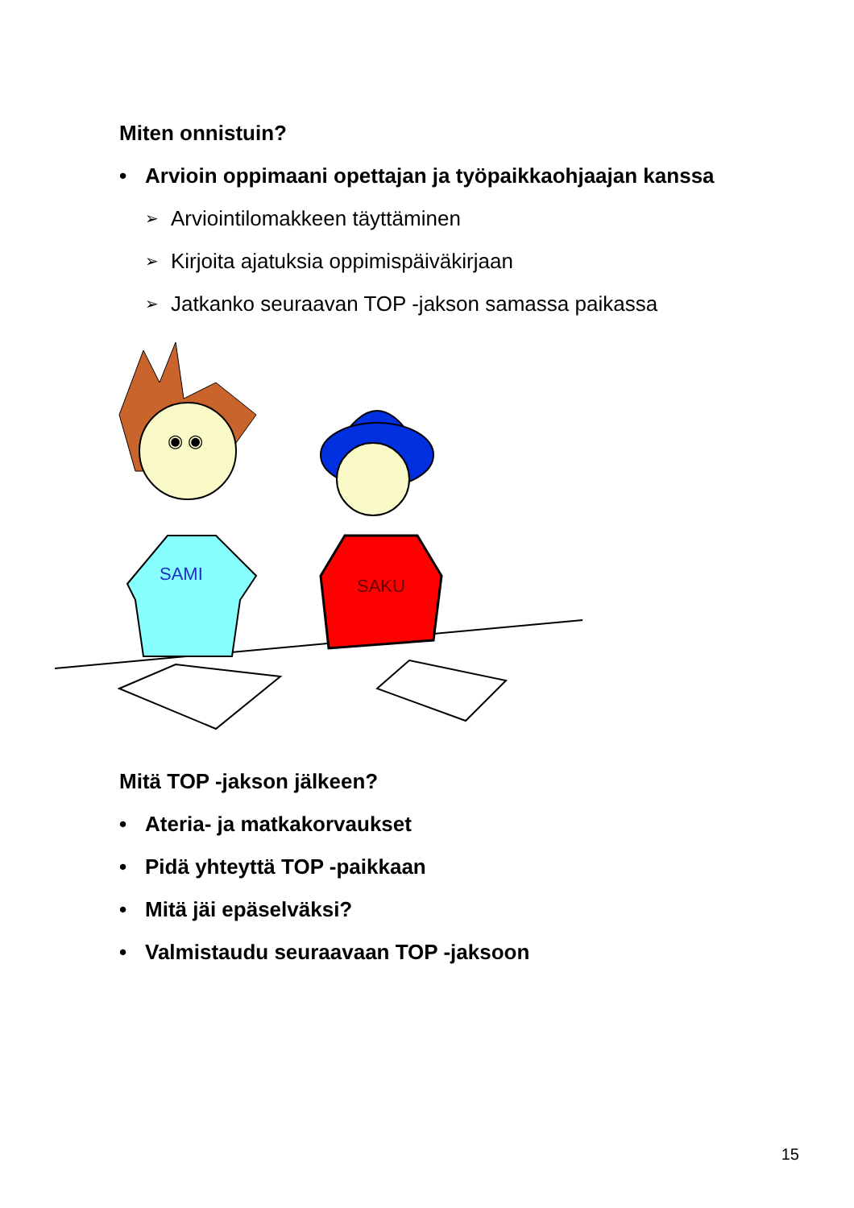Miten onnistuin?
• Arvioin oppimaani opettajan ja työpaikkaohjaajan kanssa
➢ Arviointilomakkeen täyttäminen
➢ Kirjoita ajatuksia oppimispäiväkirjaan
➢ Jatkanko seuraavan TOP -jakson samassa paikassa
◉ ◉
SAMI
SAKU
Mitä TOP -jakson jälkeen?
• Ateria- ja matkakorvaukset
• Pidä yhteyttä TOP -paikkaan
• Mitä jäi epäselväksi?
• Valmistaudu seuraavaan TOP -jaksoon
15